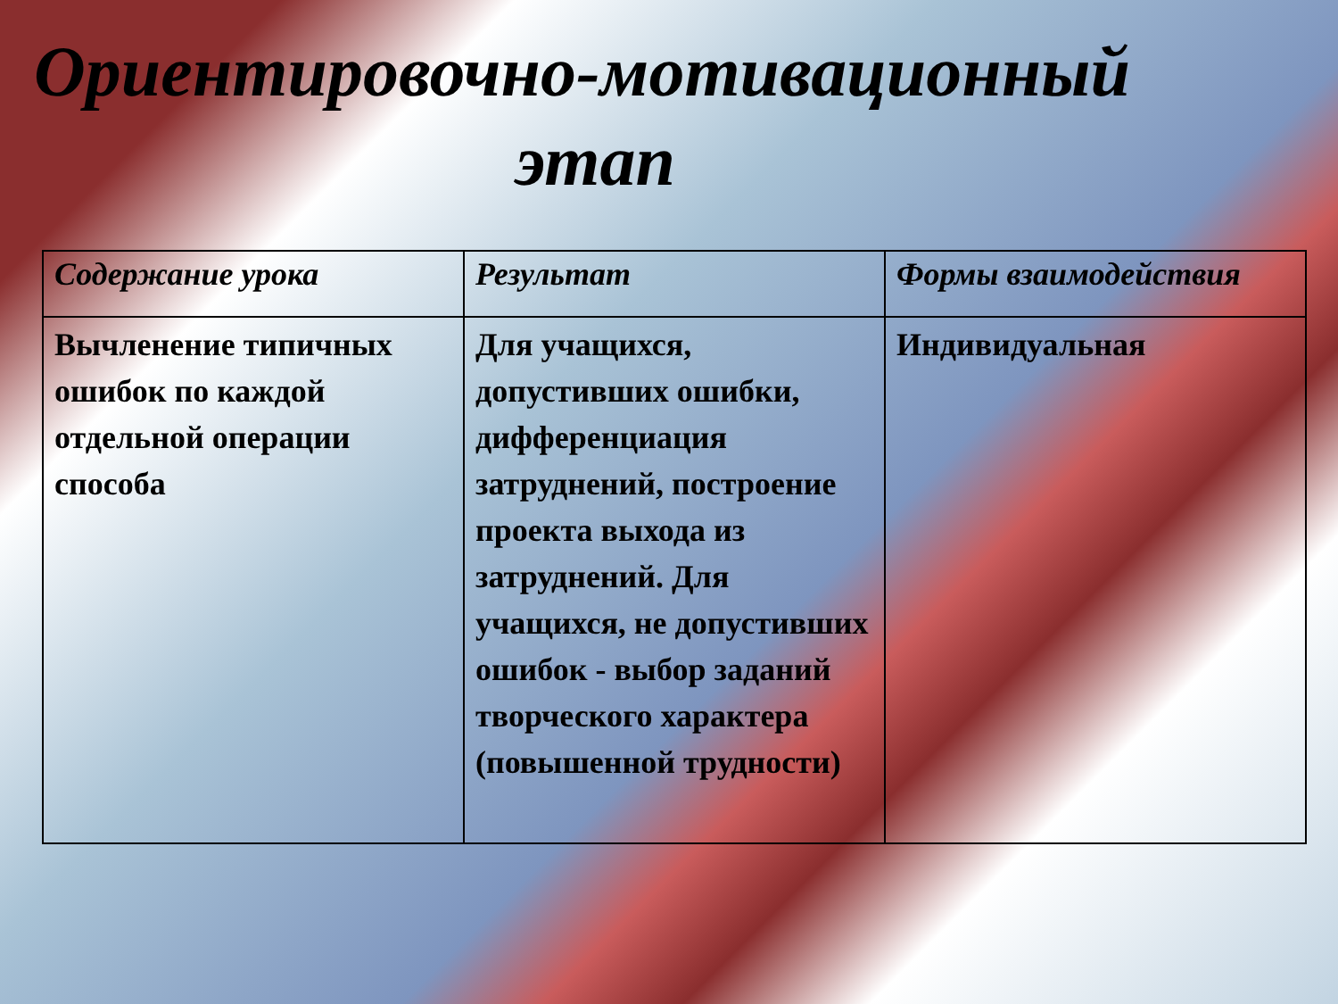Ориентировочно-мотивационный
этап
| Содержание урока | Результат | Формы взаимодействия |
| --- | --- | --- |
| Вычленение типичных ошибок по каждой отдельной операции способа | Для учащихся, допустивших ошибки, дифференциация затруднений, построение проекта выхода из затруднений. Для учащихся, не допустивших ошибок - выбор заданий творческого характера (повышенной трудности) | Индивидуальная |